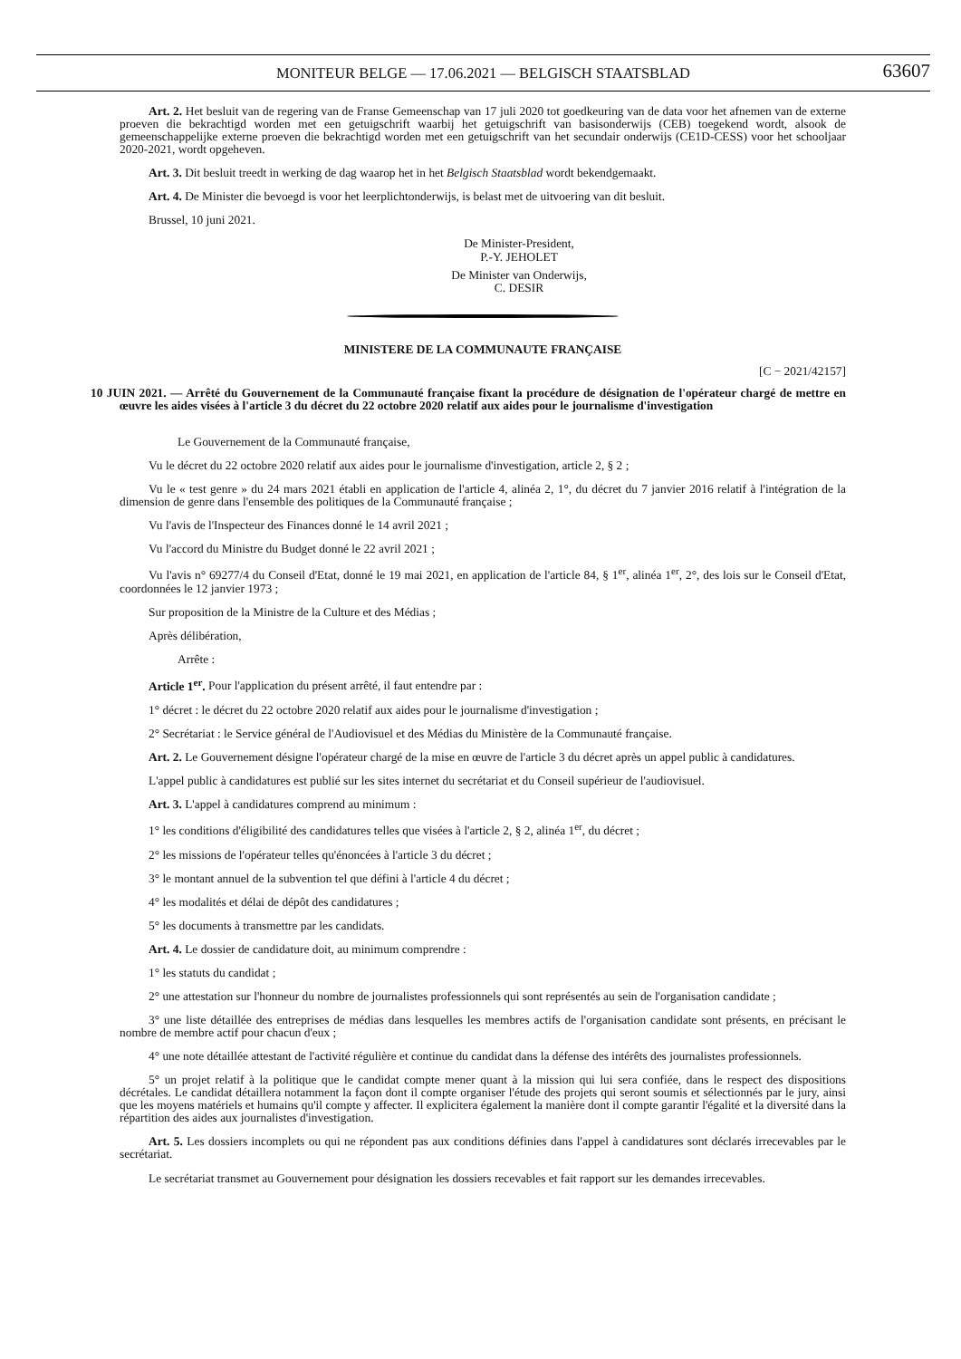MONITEUR BELGE — 17.06.2021 — BELGISCH STAATSBLAD
63607
Art. 2. Het besluit van de regering van de Franse Gemeenschap van 17 juli 2020 tot goedkeuring van de data voor het afnemen van de externe proeven die bekrachtigd worden met een getuigschrift waarbij het getuigschrift van basisonderwijs (CEB) toegekend wordt, alsook de gemeenschappelijke externe proeven die bekrachtigd worden met een getuigschrift van het secundair onderwijs (CE1D-CESS) voor het schooljaar 2020-2021, wordt opgeheven.
Art. 3. Dit besluit treedt in werking de dag waarop het in het Belgisch Staatsblad wordt bekendgemaakt.
Art. 4. De Minister die bevoegd is voor het leerplichtonderwijs, is belast met de uitvoering van dit besluit.
Brussel, 10 juni 2021.
De Minister-President,
P.-Y. JEHOLET
De Minister van Onderwijs,
C. DESIR
MINISTERE DE LA COMMUNAUTE FRANÇAISE
[C − 2021/42157]
10 JUIN 2021. — Arrêté du Gouvernement de la Communauté française fixant la procédure de désignation de l'opérateur chargé de mettre en œuvre les aides visées à l'article 3 du décret du 22 octobre 2020 relatif aux aides pour le journalisme d'investigation
Le Gouvernement de la Communauté française,
Vu le décret du 22 octobre 2020 relatif aux aides pour le journalisme d'investigation, article 2, § 2 ;
Vu le « test genre » du 24 mars 2021 établi en application de l'article 4, alinéa 2, 1°, du décret du 7 janvier 2016 relatif à l'intégration de la dimension de genre dans l'ensemble des politiques de la Communauté française ;
Vu l'avis de l'Inspecteur des Finances donné le 14 avril 2021 ;
Vu l'accord du Ministre du Budget donné le 22 avril 2021 ;
Vu l'avis n° 69277/4 du Conseil d'Etat, donné le 19 mai 2021, en application de l'article 84, § 1<sup>er</sup>, alinéa 1<sup>er</sup>, 2°, des lois sur le Conseil d'Etat, coordonnées le 12 janvier 1973 ;
Sur proposition de la Ministre de la Culture et des Médias ;
Après délibération,
Arrête :
Article 1<sup>er</sup>. Pour l'application du présent arrêté, il faut entendre par :
1° décret : le décret du 22 octobre 2020 relatif aux aides pour le journalisme d'investigation ;
2° Secrétariat : le Service général de l'Audiovisuel et des Médias du Ministère de la Communauté française.
Art. 2. Le Gouvernement désigne l'opérateur chargé de la mise en œuvre de l'article 3 du décret après un appel public à candidatures.
L'appel public à candidatures est publié sur les sites internet du secrétariat et du Conseil supérieur de l'audiovisuel.
Art. 3. L'appel à candidatures comprend au minimum :
1° les conditions d'éligibilité des candidatures telles que visées à l'article 2, § 2, alinéa 1<sup>er</sup>, du décret ;
2° les missions de l'opérateur telles qu'énoncées à l'article 3 du décret ;
3° le montant annuel de la subvention tel que défini à l'article 4 du décret ;
4° les modalités et délai de dépôt des candidatures ;
5° les documents à transmettre par les candidats.
Art. 4. Le dossier de candidature doit, au minimum comprendre :
1° les statuts du candidat ;
2° une attestation sur l'honneur du nombre de journalistes professionnels qui sont représentés au sein de l'organisation candidate ;
3° une liste détaillée des entreprises de médias dans lesquelles les membres actifs de l'organisation candidate sont présents, en précisant le nombre de membre actif pour chacun d'eux ;
4° une note détaillée attestant de l'activité régulière et continue du candidat dans la défense des intérêts des journalistes professionnels.
5° un projet relatif à la politique que le candidat compte mener quant à la mission qui lui sera confiée, dans le respect des dispositions décrétales. Le candidat détaillera notamment la façon dont il compte organiser l'étude des projets qui seront soumis et sélectionnés par le jury, ainsi que les moyens matériels et humains qu'il compte y affecter. Il explicitera également la manière dont il compte garantir l'égalité et la diversité dans la répartition des aides aux journalistes d'investigation.
Art. 5. Les dossiers incomplets ou qui ne répondent pas aux conditions définies dans l'appel à candidatures sont déclarés irrecevables par le secrétariat.
Le secrétariat transmet au Gouvernement pour désignation les dossiers recevables et fait rapport sur les demandes irrecevables.